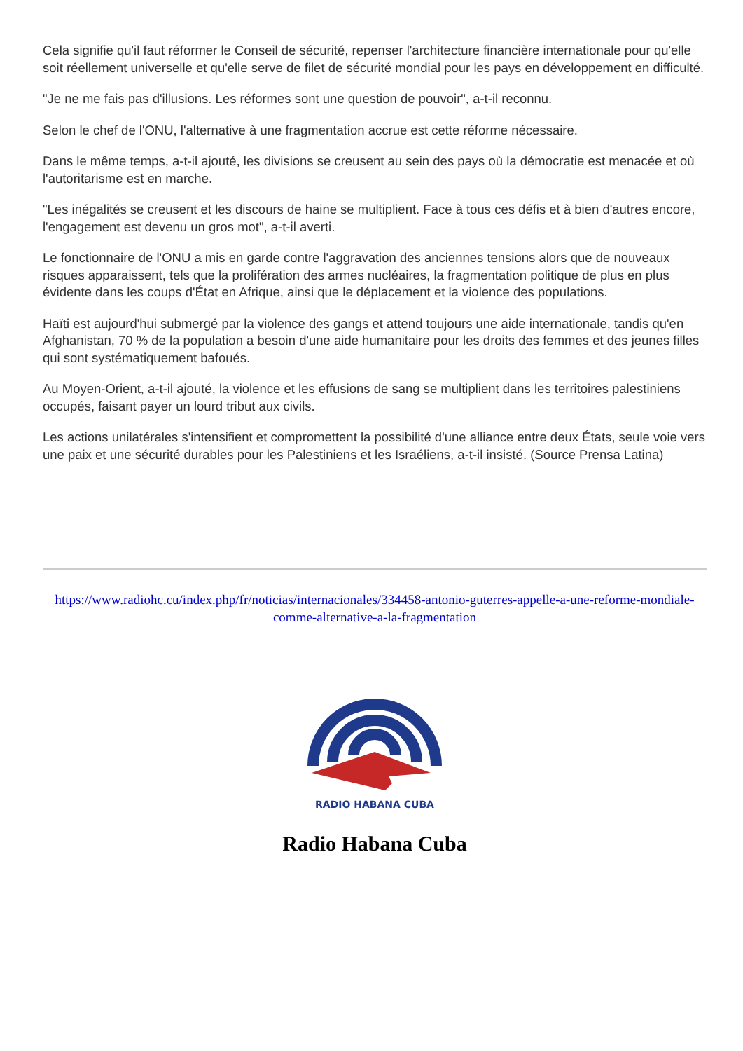Cela signifie qu'il faut réformer le Conseil de sécurité, repenser l'architecture financière internationale pour qu'elle soit réellement universelle et qu'elle serve de filet de sécurité mondial pour les pays en développement en difficulté.
"Je ne me fais pas d'illusions. Les réformes sont une question de pouvoir", a-t-il reconnu.
Selon le chef de l'ONU, l'alternative à une fragmentation accrue est cette réforme nécessaire.
Dans le même temps, a-t-il ajouté, les divisions se creusent au sein des pays où la démocratie est menacée et où l'autoritarisme est en marche.
"Les inégalités se creusent et les discours de haine se multiplient. Face à tous ces défis et à bien d'autres encore, l'engagement est devenu un gros mot", a-t-il averti.
Le fonctionnaire de l'ONU a mis en garde contre l'aggravation des anciennes tensions alors que de nouveaux risques apparaissent, tels que la prolifération des armes nucléaires, la fragmentation politique de plus en plus évidente dans les coups d'État en Afrique, ainsi que le déplacement et la violence des populations.
Haïti est aujourd'hui submergé par la violence des gangs et attend toujours une aide internationale, tandis qu'en Afghanistan, 70 % de la population a besoin d'une aide humanitaire pour les droits des femmes et des jeunes filles qui sont systématiquement bafoués.
Au Moyen-Orient, a-t-il ajouté, la violence et les effusions de sang se multiplient dans les territoires palestiniens occupés, faisant payer un lourd tribut aux civils.
Les actions unilatérales s'intensifient et compromettent la possibilité d'une alliance entre deux États, seule voie vers une paix et une sécurité durables pour les Palestiniens et les Israéliens, a-t-il insisté. (Source Prensa Latina)
https://www.radiohc.cu/index.php/fr/noticias/internacionales/334458-antonio-guterres-appelle-a-une-reforme-mondiale-comme-alternative-a-la-fragmentation
RADIO HABANA CUBA
Radio Habana Cuba